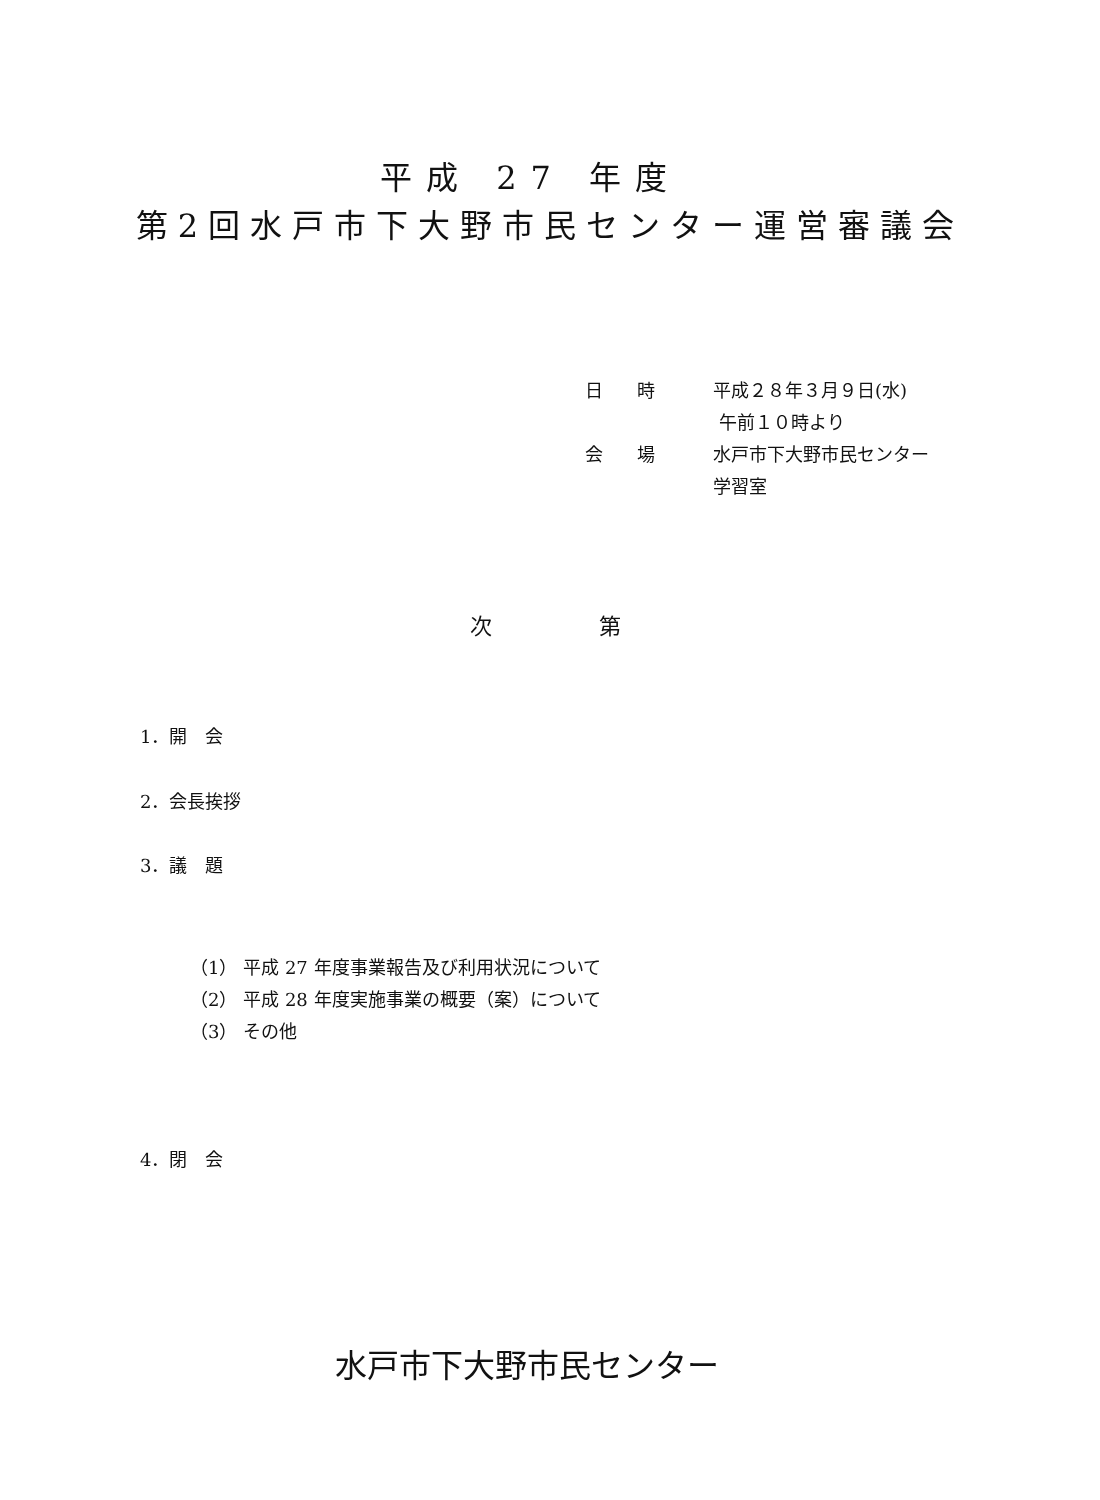平成 27 年度
第2回水戸市下大野市民センター運営審議会
日 時 平成２８年３月９日(水)
午前１０時より
会 場 水戸市下大野市民センター
学習室
次 第
1．開　会
2．会長挨拶
3．議　題
（1） 平成 27 年度事業報告及び利用状況について
（2） 平成 28 年度実施事業の概要（案）について
（3） その他
4．閉　会
水戸市下大野市民センター